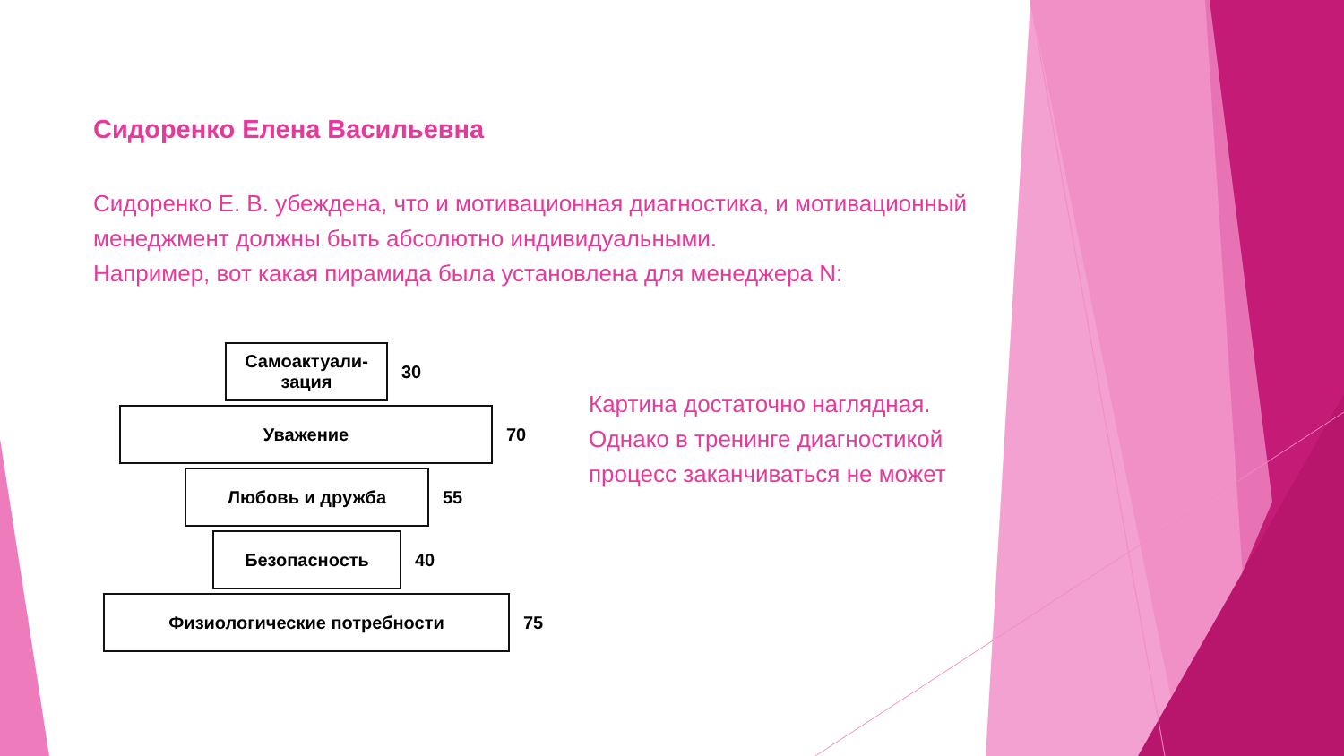Сидоренко Елена Васильевна
Сидоренко Е. В. убеждена, что и мотивационная диагностика, и мотивационный менеджмент должны быть абсолютно индивидуальными.
Например, вот какая пирамида была установлена для менеджера N:
Самоактуали-
зация
30
Уважение
70
Любовь и дружба
55
Безопасность
40
Физиологические потребности
75
Картина достаточно наглядная.
Однако в тренинге диагностикой
процесс заканчиваться не может